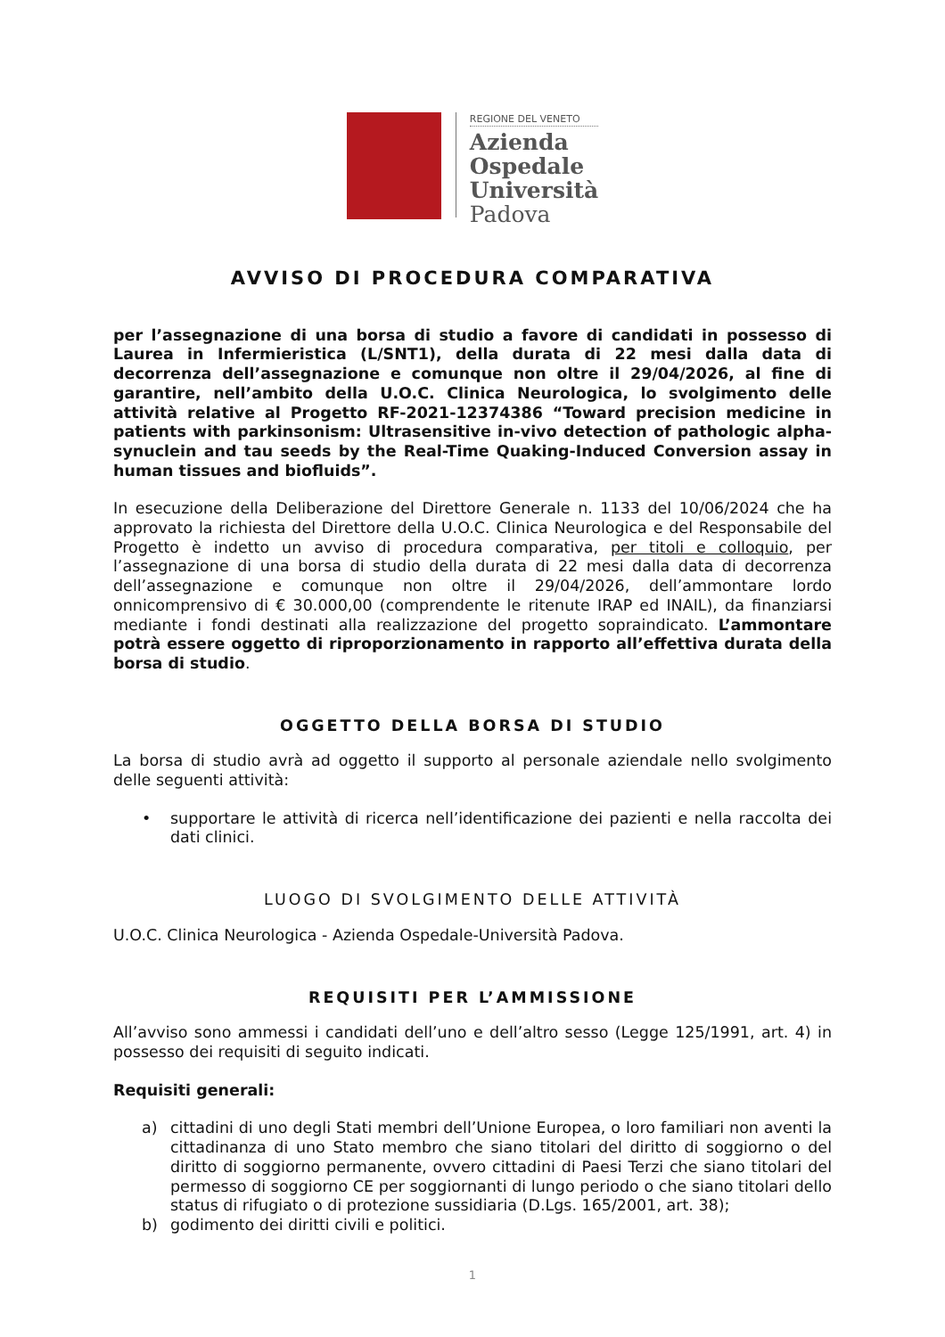REGIONE DEL VENETO
Azienda
Ospedale
Università
Padova
AVVISO DI PROCEDURA COMPARATIVA
per l’assegnazione di una borsa di studio a favore di candidati in possesso di Laurea in Infermieristica (L/SNT1), della durata di 22 mesi dalla data di decorrenza dell’assegnazione e comunque non oltre il 29/04/2026, al fine di garantire, nell’ambito della U.O.C. Clinica Neurologica, lo svolgimento delle attività relative al Progetto RF-2021-12374386 “Toward precision medicine in patients with parkinsonism: Ultrasensitive in-vivo detection of pathologic alpha-synuclein and tau seeds by the Real-Time Quaking-Induced Conversion assay in human tissues and biofluids”.
In esecuzione della Deliberazione del Direttore Generale n. 1133 del 10/06/2024 che ha approvato la richiesta del Direttore della U.O.C. Clinica Neurologica e del Responsabile del Progetto è indetto un avviso di procedura comparativa, per titoli e colloquio, per l’assegnazione di una borsa di studio della durata di 22 mesi dalla data di decorrenza dell’assegnazione e comunque non oltre il 29/04/2026, dell’ammontare lordo onnicomprensivo di € 30.000,00 (comprendente le ritenute IRAP ed INAIL), da finanziarsi mediante i fondi destinati alla realizzazione del progetto sopraindicato. L’ammontare potrà essere oggetto di riproporzionamento in rapporto all’effettiva durata della borsa di studio.
OGGETTO DELLA BORSA DI STUDIO
La borsa di studio avrà ad oggetto il supporto al personale aziendale nello svolgimento delle seguenti attività:
• supportare le attività di ricerca nell’identificazione dei pazienti e nella raccolta dei dati clinici.
LUOGO DI SVOLGIMENTO DELLE ATTIVITÀ
U.O.C. Clinica Neurologica - Azienda Ospedale-Università Padova.
REQUISITI PER L’AMMISSIONE
All’avviso sono ammessi i candidati dell’uno e dell’altro sesso (Legge 125/1991, art. 4) in possesso dei requisiti di seguito indicati.
Requisiti generali:
a) cittadini di uno degli Stati membri dell’Unione Europea, o loro familiari non aventi la cittadinanza di uno Stato membro che siano titolari del diritto di soggiorno o del diritto di soggiorno permanente, ovvero cittadini di Paesi Terzi che siano titolari del permesso di soggiorno CE per soggiornanti di lungo periodo o che siano titolari dello status di rifugiato o di protezione sussidiaria (D.Lgs. 165/2001, art. 38);
b) godimento dei diritti civili e politici.
1